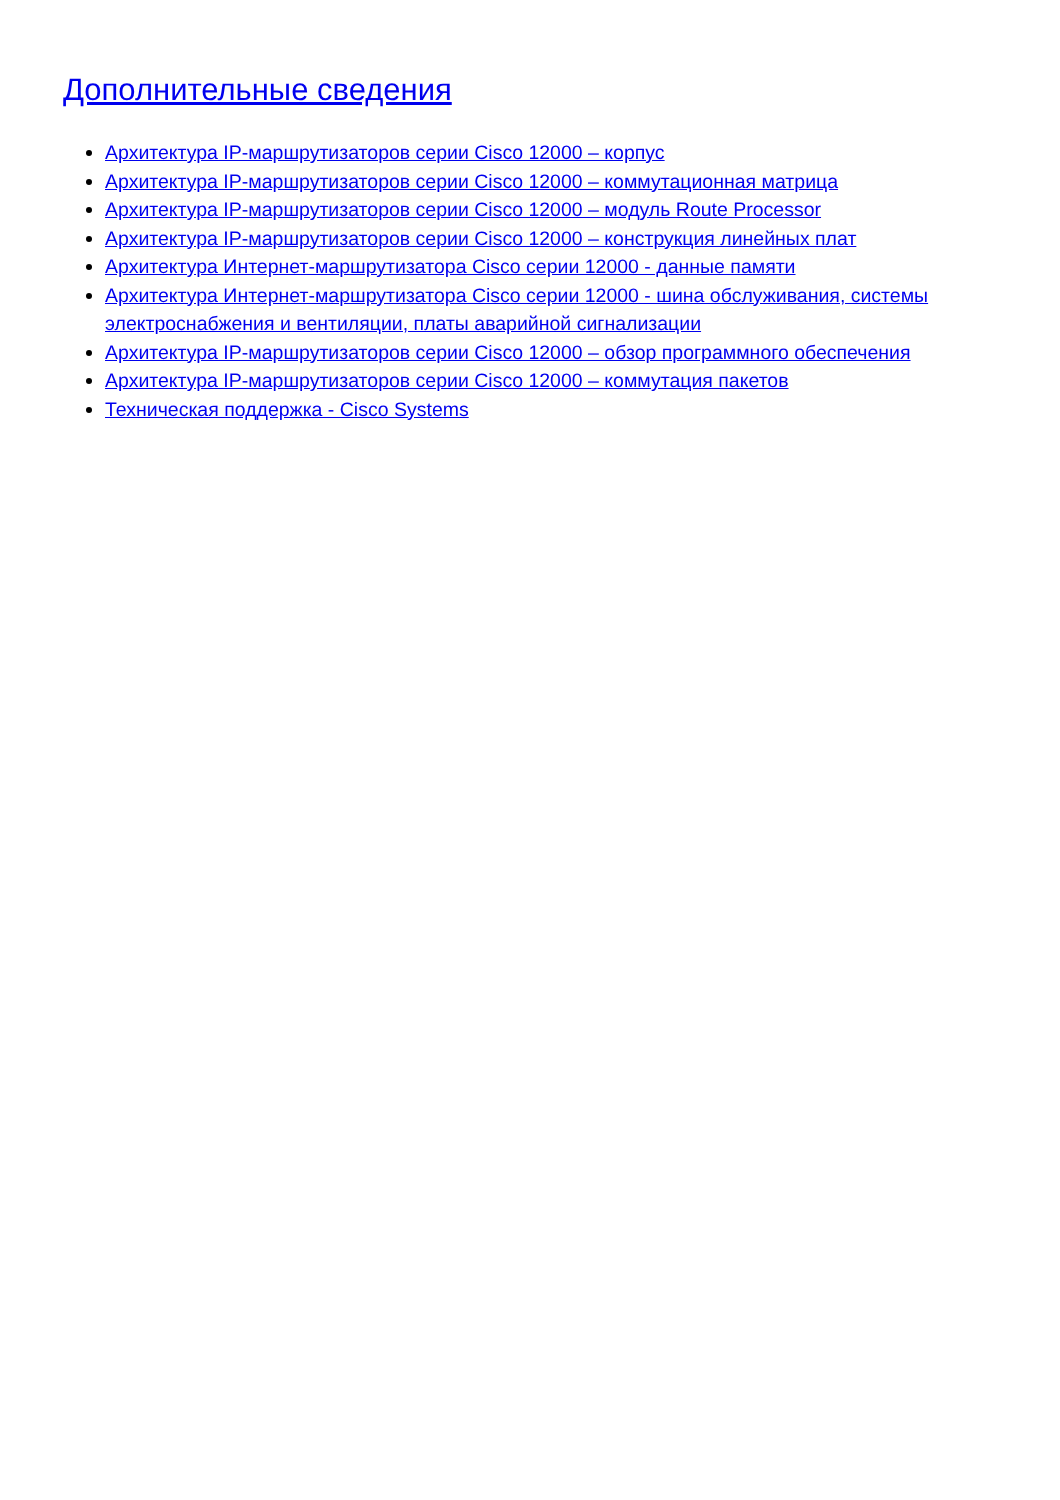Дополнительные сведения
Архитектура IP-маршрутизаторов серии Cisco 12000 – корпус
Архитектура IP-маршрутизаторов серии Cisco 12000 – коммутационная матрица
Архитектура IP-маршрутизаторов серии Cisco 12000 – модуль Route Processor
Архитектура IP-маршрутизаторов серии Cisco 12000 – конструкция линейных плат
Архитектура Интернет-маршрутизатора Cisco серии 12000 - данные памяти
Архитектура Интернет-маршрутизатора Cisco серии 12000 - шина обслуживания, системы электроснабжения и вентиляции, платы аварийной сигнализации
Архитектура IP-маршрутизаторов серии Cisco 12000 – обзор программного обеспечения
Архитектура IP-маршрутизаторов серии Cisco 12000 – коммутация пакетов
Техническая поддержка - Cisco Systems